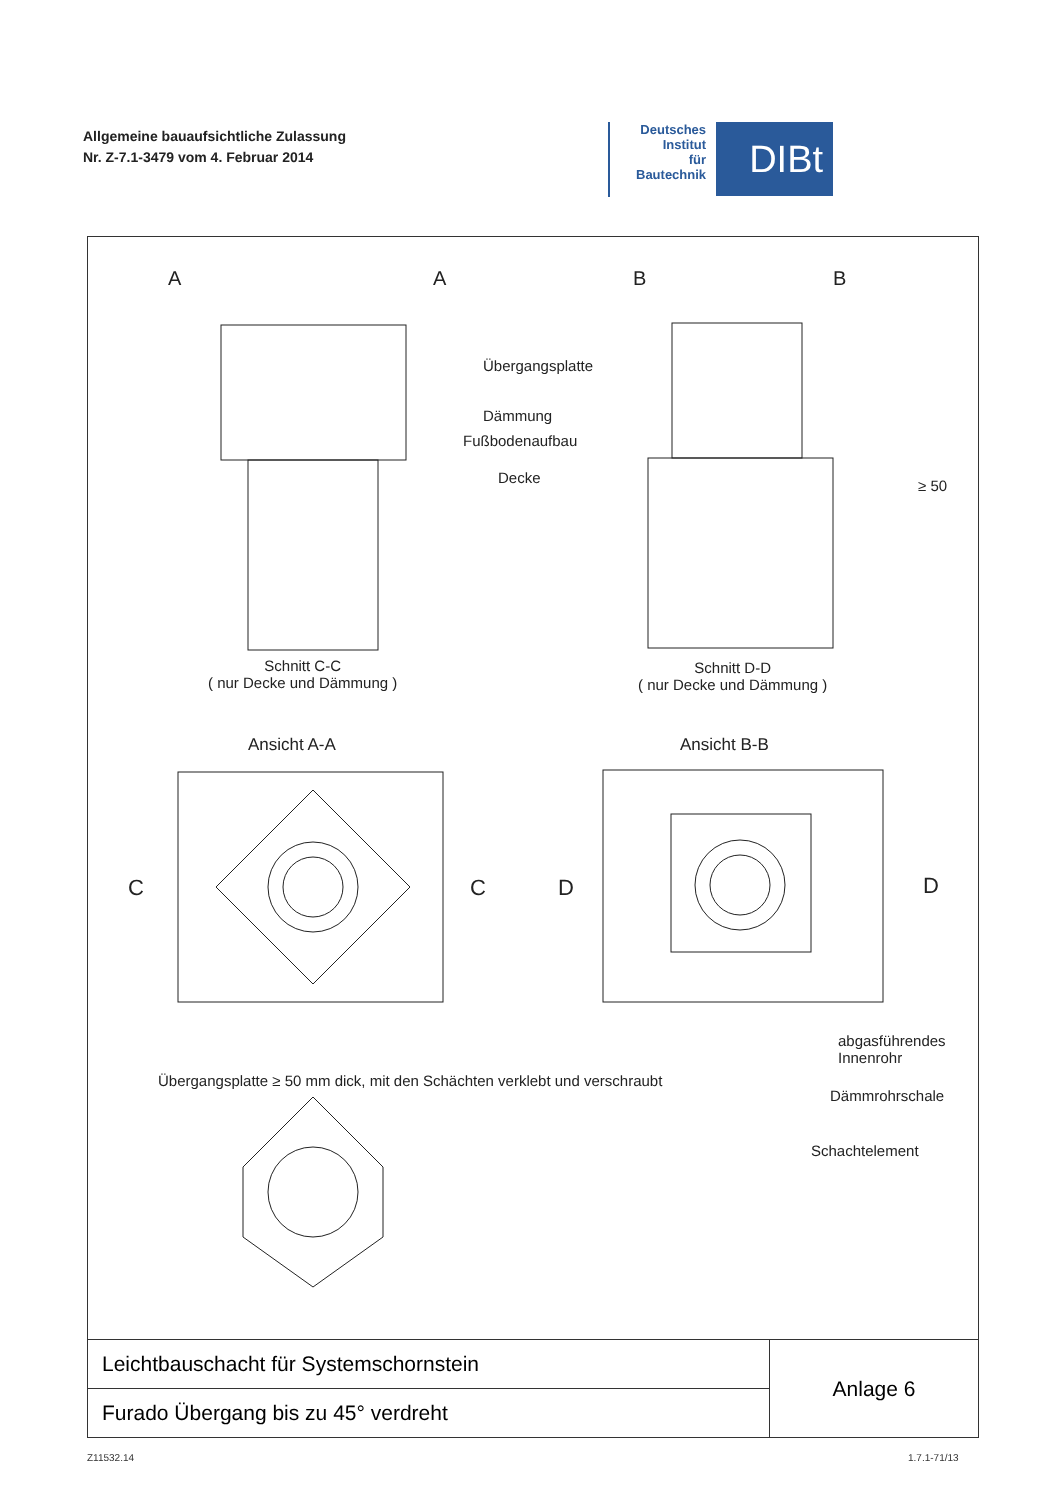Allgemeine bauaufsichtliche Zulassung
Nr. Z-7.1-3479 vom 4. Februar 2014
Deutsches
Institut
für
Bautechnik
DIBt
A A B B
Übergangsplatte
Dämmung
Fußbodenaufbau
Decke ≥ 50
Schnitt C-C
( nur Decke und Dämmung )
Schnitt D-D
( nur Decke und Dämmung )
Ansicht A-A Ansicht B-B
C C D D
abgasführendes
Innenrohr
Übergangsplatte ≥ 50 mm dick, mit den Schächten verklebt und verschraubt
Dämmrohrschale
Schachtelement
| Leichtbauschacht für Systemschornstein | Anlage 6 |
| Furado Übergang bis zu 45° verdreht | |
Z11532.14 1.7.1-71/13